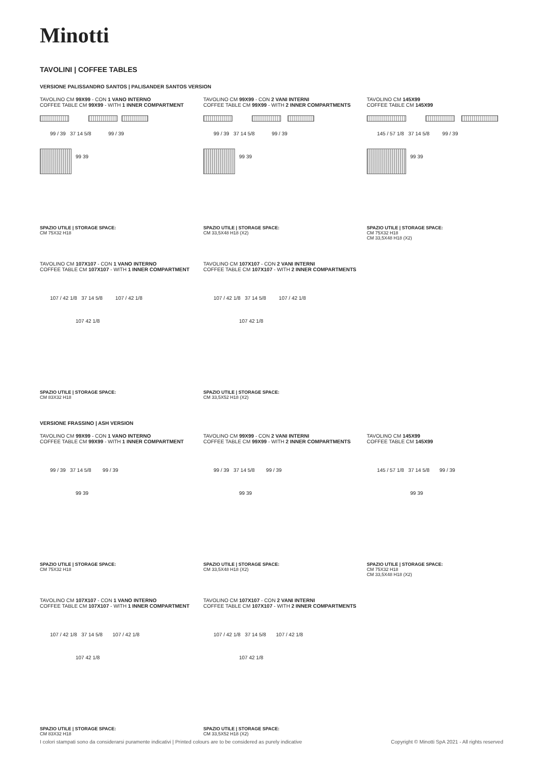Minotti
TAVOLINI | COFFEE TABLES
VERSIONE PALISSANDRO SANTOS | PALISANDER SANTOS VERSION
TAVOLINO CM 99X99 - CON 1 VANO INTERNO
COFFEE TABLE CM 99X99 - WITH 1 INNER COMPARTMENT
99 / 39 37 14 5/8 99 / 39
99 39
SPAZIO UTILE | STORAGE SPACE:
CM 75X32 H18
TAVOLINO CM 99X99 - CON 2 VANI INTERNI
COFFEE TABLE CM 99X99 - WITH 2 INNER COMPARTMENTS
99 / 39 37 14 5/8 99 / 39
99 39
SPAZIO UTILE | STORAGE SPACE:
CM 33,5X48 H18 (X2)
TAVOLINO CM 145X99
COFFEE TABLE CM 145X99
145 / 57 1/8 37 14 5/8 99 / 39
99 39
SPAZIO UTILE | STORAGE SPACE:
CM 75X32 H18
CM 33,5X48 H18 (X2)
TAVOLINO CM 107X107 - CON 1 VANO INTERNO
COFFEE TABLE CM 107X107 - WITH 1 INNER COMPARTMENT
107 / 42 1/8 37 14 5/8 107 / 42 1/8
107 42 1/8
SPAZIO UTILE | STORAGE SPACE:
CM 83X32 H18
TAVOLINO CM 107X107 - CON 2 VANI INTERNI
COFFEE TABLE CM 107X107 - WITH 2 INNER COMPARTMENTS
107 / 42 1/8 37 14 5/8 107 / 42 1/8
107 42 1/8
SPAZIO UTILE | STORAGE SPACE:
CM 33,5X52 H18 (X2)
VERSIONE FRASSINO | ASH VERSION
TAVOLINO CM 99X99 - CON 1 VANO INTERNO
COFFEE TABLE CM 99X99 - WITH 1 INNER COMPARTMENT
99 / 39 37 14 5/8 99 / 39
99 39
SPAZIO UTILE | STORAGE SPACE:
CM 75X32 H18
TAVOLINO CM 99X99 - CON 2 VANI INTERNI
COFFEE TABLE CM 99X99 - WITH 2 INNER COMPARTMENTS
99 / 39 37 14 5/8 99 / 39
99 39
SPAZIO UTILE | STORAGE SPACE:
CM 33,5X48 H18 (X2)
TAVOLINO CM 145X99
COFFEE TABLE CM 145X99
145 / 57 1/8 37 14 5/8 99 / 39
99 39
SPAZIO UTILE | STORAGE SPACE:
CM 75X32 H18
CM 33,5X48 H18 (X2)
TAVOLINO CM 107X107 - CON 1 VANO INTERNO
COFFEE TABLE CM 107X107 - WITH 1 INNER COMPARTMENT
107 / 42 1/8 37 14 5/8 107 / 42 1/8
107 42 1/8
SPAZIO UTILE | STORAGE SPACE:
CM 83X32 H18
TAVOLINO CM 107X107 - CON 2 VANI INTERNI
COFFEE TABLE CM 107X107 - WITH 2 INNER COMPARTMENTS
107 / 42 1/8 37 14 5/8 107 / 42 1/8
107 42 1/8
SPAZIO UTILE | STORAGE SPACE:
CM 33,5X52 H18 (X2)
I colori stampati sono da considerarsi puramente indicativi | Printed colours are to be considered as purely indicative Copyright © Minotti SpA 2021 - All rights reserved